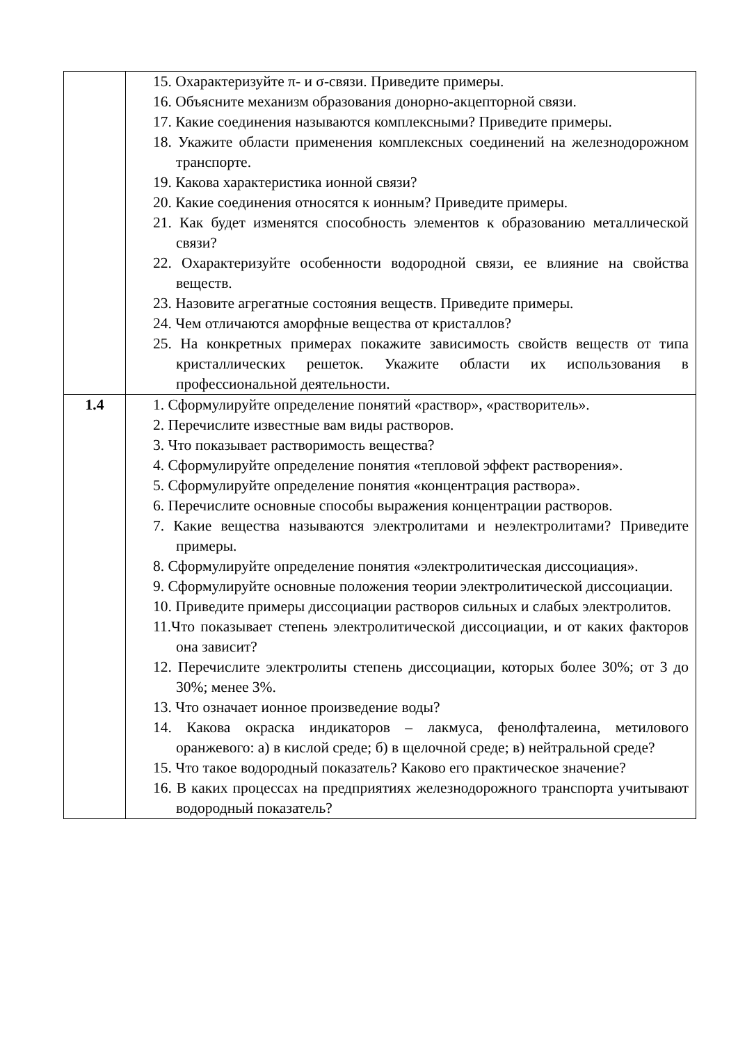| | 15. Охарактеризуйте π- и σ-связи. Приведите примеры. 16. Объясните механизм образования донорно-акцепторной связи. 17. Какие соединения называются комплексными? Приведите примеры. 18. Укажите области применения комплексных соединений на железнодорожном транспорте. 19. Какова характеристика ионной связи? 20. Какие соединения относятся к ионным? Приведите примеры. 21. Как будет изменятся способность элементов к образованию металлической связи? 22. Охарактеризуйте особенности водородной связи, ее влияние на свойства веществ. 23. Назовите агрегатные состояния веществ. Приведите примеры. 24. Чем отличаются аморфные вещества от кристаллов? 25. На конкретных примерах покажите зависимость свойств веществ от типа кристаллических решеток. Укажите области их использования в профессиональной деятельности. |
| 1.4 | 1. Сформулируйте определение понятий «раствор», «растворитель». 2. Перечислите известные вам виды растворов. 3. Что показывает растворимость вещества? 4. Сформулируйте определение понятия «тепловой эффект растворения». 5. Сформулируйте определение понятия «концентрация раствора». 6. Перечислите основные способы выражения концентрации растворов. 7. Какие вещества называются электролитами и неэлектролитами? Приведите примеры. 8. Сформулируйте определение понятия «электролитическая диссоциация». 9. Сформулируйте основные положения теории электролитической диссоциации. 10. Приведите примеры диссоциации растворов сильных и слабых электролитов. 11.Что показывает степень электролитической диссоциации, и от каких факторов она зависит? 12. Перечислите электролиты степень диссоциации, которых более 30%; от 3 до 30%; менее 3%. 13. Что означает ионное произведение воды? 14. Какова окраска индикаторов – лакмуса, фенолфталеина, метилового оранжевого: а) в кислой среде; б) в щелочной среде; в) нейтральной среде? 15. Что такое водородный показатель? Каково его практическое значение? 16. В каких процессах на предприятиях железнодорожного транспорта учитывают водородный показатель? |